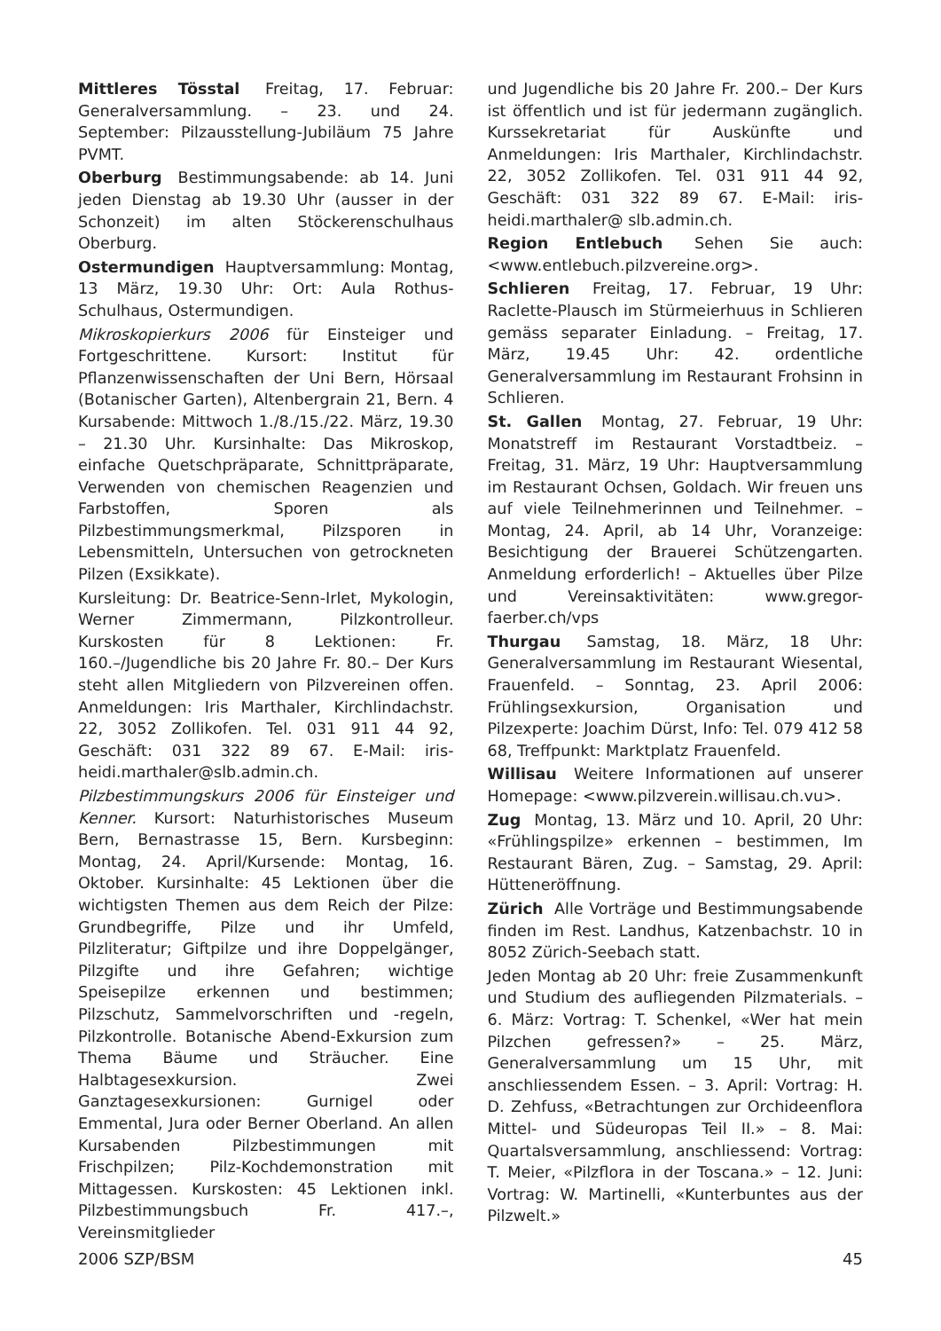Mittleres Tösstal Freitag, 17. Februar: Generalversammlung. – 23. und 24. September: Pilzausstellung-Jubiläum 75 Jahre PVMT.
Oberburg Bestimmungsabende: ab 14. Juni jeden Dienstag ab 19.30 Uhr (ausser in der Schonzeit) im alten Stöckerenschulhaus Oberburg.
Ostermundigen Hauptversammlung: Montag, 13 März, 19.30 Uhr: Ort: Aula Rothus-Schulhaus, Ostermundigen.
Mikroskopierkurs 2006 für Einsteiger und Fortgeschrittene. Kursort: Institut für Pflanzenwissenschaften der Uni Bern, Hörsaal (Botanischer Garten), Altenbergrain 21, Bern. 4 Kursabende: Mittwoch 1./8./15./22. März, 19.30 – 21.30 Uhr. Kursinhalte: Das Mikroskop, einfache Quetschpräparate, Schnittpräparate, Verwenden von chemischen Reagenzien und Farbstoffen, Sporen als Pilzbestimmungsmerkmal, Pilzsporen in Lebensmitteln, Untersuchen von getrockneten Pilzen (Exsikkate).
Kursleitung: Dr. Beatrice-Senn-Irlet, Mykologin, Werner Zimmermann, Pilzkontrolleur. Kurskosten für 8 Lektionen: Fr. 160.–/Jugendliche bis 20 Jahre Fr. 80.– Der Kurs steht allen Mitgliedern von Pilzvereinen offen. Anmeldungen: Iris Marthaler, Kirchlindachstr. 22, 3052 Zollikofen. Tel. 031 911 44 92, Geschäft: 031 322 89 67. E-Mail: iris-heidi.marthaler@slb.admin.ch.
Pilzbestimmungskurs 2006 für Einsteiger und Kenner. Kursort: Naturhistorisches Museum Bern, Bernastrasse 15, Bern. Kursbeginn: Montag, 24. April/Kursende: Montag, 16. Oktober. Kursinhalte: 45 Lektionen über die wichtigsten Themen aus dem Reich der Pilze: Grundbegriffe, Pilze und ihr Umfeld, Pilzliteratur; Giftpilze und ihre Doppelgänger, Pilzgifte und ihre Gefahren; wichtige Speisepilze erkennen und bestimmen; Pilzschutz, Sammelvorschriften und -regeln, Pilzkontrolle. Botanische Abend-Exkursion zum Thema Bäume und Sträucher. Eine Halbtagesexkursion. Zwei Ganztagesexkursionen: Gurnigel oder Emmental, Jura oder Berner Oberland. An allen Kursabenden Pilzbestimmungen mit Frischpilzen; Pilz-Kochdemonstration mit Mittagessen. Kurskosten: 45 Lektionen inkl. Pilzbestimmungsbuch Fr. 417.–, Vereinsmitglieder
und Jugendliche bis 20 Jahre Fr. 200.– Der Kurs ist öffentlich und ist für jedermann zugänglich. Kurssekretariat für Auskünfte und Anmeldungen: Iris Marthaler, Kirchlindachstr. 22, 3052 Zollikofen. Tel. 031 911 44 92, Geschäft: 031 322 89 67. E-Mail: iris-heidi.marthaler@ slb.admin.ch.
Region Entlebuch Sehen Sie auch: <www.entlebuch.pilzvereine.org>.
Schlieren Freitag, 17. Februar, 19 Uhr: Raclette-Plausch im Stürmeierhuus in Schlieren gemäss separater Einladung. – Freitag, 17. März, 19.45 Uhr: 42. ordentliche Generalversammlung im Restaurant Frohsinn in Schlieren.
St. Gallen Montag, 27. Februar, 19 Uhr: Monatstreff im Restaurant Vorstadtbeiz. – Freitag, 31. März, 19 Uhr: Hauptversammlung im Restaurant Ochsen, Goldach. Wir freuen uns auf viele Teilnehmerinnen und Teilnehmer. – Montag, 24. April, ab 14 Uhr, Voranzeige: Besichtigung der Brauerei Schützengarten. Anmeldung erforderlich! – Aktuelles über Pilze und Vereinsaktivitäten: www.gregor-faerber.ch/vps
Thurgau Samstag, 18. März, 18 Uhr: Generalversammlung im Restaurant Wiesental, Frauenfeld. – Sonntag, 23. April 2006: Frühlingsexkursion, Organisation und Pilzexperte: Joachim Dürst, Info: Tel. 079 412 58 68, Treffpunkt: Marktplatz Frauenfeld.
Willisau Weitere Informationen auf unserer Homepage: <www.pilzverein.willisau.ch.vu>.
Zug Montag, 13. März und 10. April, 20 Uhr: «Frühlingspilze» erkennen – bestimmen, Im Restaurant Bären, Zug. – Samstag, 29. April: Hütteneröffnung.
Zürich Alle Vorträge und Bestimmungsabende finden im Rest. Landhus, Katzenbachstr. 10 in 8052 Zürich-Seebach statt.
Jeden Montag ab 20 Uhr: freie Zusammenkunft und Studium des aufliegenden Pilzmaterials. – 6. März: Vortrag: T. Schenkel, «Wer hat mein Pilzchen gefressen?» – 25. März, Generalversammlung um 15 Uhr, mit anschliessendem Essen. – 3. April: Vortrag: H. D. Zehfuss, «Betrachtungen zur Orchideenflora Mittel- und Südeuropas Teil II.» – 8. Mai: Quartalsversammlung, anschliessend: Vortrag: T. Meier, «Pilzflora in der Toscana.» – 12. Juni: Vortrag: W. Martinelli, «Kunterbuntes aus der Pilzwelt.»
2006 SZP/BSM 45